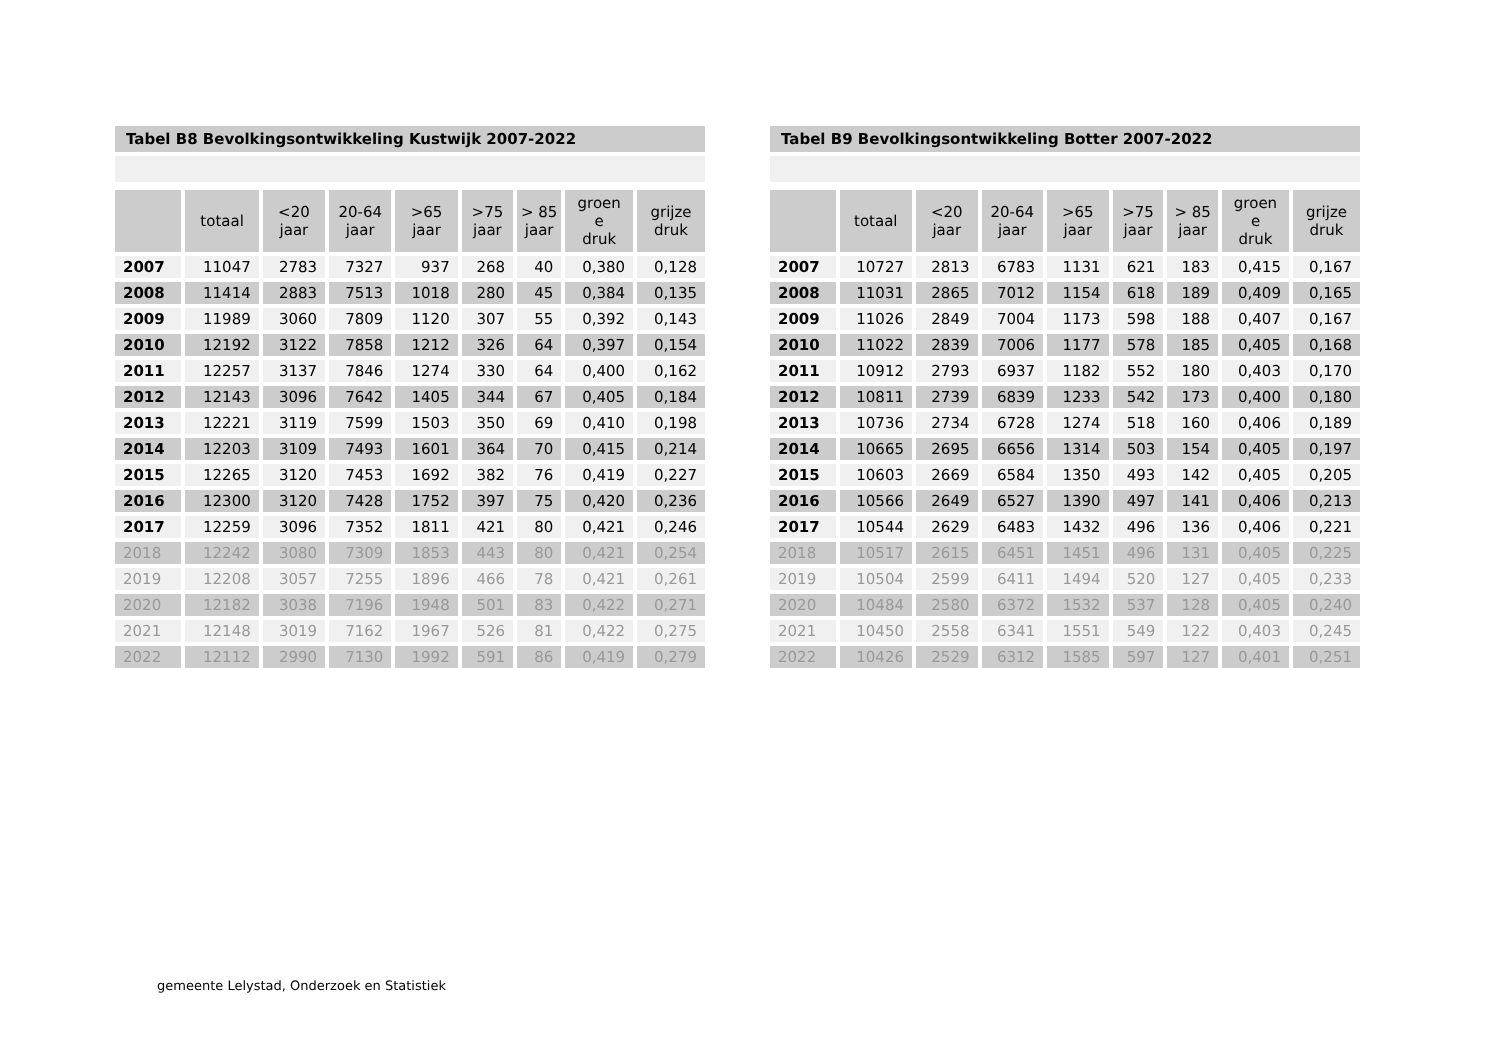Tabel B8 Bevolkingsontwikkeling Kustwijk 2007-2022
| | totaal | <20 jaar | 20-64 jaar | >65 jaar | >75 jaar | > 85 jaar | groen e druk | grijze druk |
| --- | --- | --- | --- | --- | --- | --- | --- | --- |
| 2007 | 11047 | 2783 | 7327 | 937 | 268 | 40 | 0,380 | 0,128 |
| 2008 | 11414 | 2883 | 7513 | 1018 | 280 | 45 | 0,384 | 0,135 |
| 2009 | 11989 | 3060 | 7809 | 1120 | 307 | 55 | 0,392 | 0,143 |
| 2010 | 12192 | 3122 | 7858 | 1212 | 326 | 64 | 0,397 | 0,154 |
| 2011 | 12257 | 3137 | 7846 | 1274 | 330 | 64 | 0,400 | 0,162 |
| 2012 | 12143 | 3096 | 7642 | 1405 | 344 | 67 | 0,405 | 0,184 |
| 2013 | 12221 | 3119 | 7599 | 1503 | 350 | 69 | 0,410 | 0,198 |
| 2014 | 12203 | 3109 | 7493 | 1601 | 364 | 70 | 0,415 | 0,214 |
| 2015 | 12265 | 3120 | 7453 | 1692 | 382 | 76 | 0,419 | 0,227 |
| 2016 | 12300 | 3120 | 7428 | 1752 | 397 | 75 | 0,420 | 0,236 |
| 2017 | 12259 | 3096 | 7352 | 1811 | 421 | 80 | 0,421 | 0,246 |
| 2018 | 12242 | 3080 | 7309 | 1853 | 443 | 80 | 0,421 | 0,254 |
| 2019 | 12208 | 3057 | 7255 | 1896 | 466 | 78 | 0,421 | 0,261 |
| 2020 | 12182 | 3038 | 7196 | 1948 | 501 | 83 | 0,422 | 0,271 |
| 2021 | 12148 | 3019 | 7162 | 1967 | 526 | 81 | 0,422 | 0,275 |
| 2022 | 12112 | 2990 | 7130 | 1992 | 591 | 86 | 0,419 | 0,279 |
Tabel B9 Bevolkingsontwikkeling Botter 2007-2022
| | totaal | <20 jaar | 20-64 jaar | >65 jaar | >75 jaar | > 85 jaar | groen e druk | grijze druk |
| --- | --- | --- | --- | --- | --- | --- | --- | --- |
| 2007 | 10727 | 2813 | 6783 | 1131 | 621 | 183 | 0,415 | 0,167 |
| 2008 | 11031 | 2865 | 7012 | 1154 | 618 | 189 | 0,409 | 0,165 |
| 2009 | 11026 | 2849 | 7004 | 1173 | 598 | 188 | 0,407 | 0,167 |
| 2010 | 11022 | 2839 | 7006 | 1177 | 578 | 185 | 0,405 | 0,168 |
| 2011 | 10912 | 2793 | 6937 | 1182 | 552 | 180 | 0,403 | 0,170 |
| 2012 | 10811 | 2739 | 6839 | 1233 | 542 | 173 | 0,400 | 0,180 |
| 2013 | 10736 | 2734 | 6728 | 1274 | 518 | 160 | 0,406 | 0,189 |
| 2014 | 10665 | 2695 | 6656 | 1314 | 503 | 154 | 0,405 | 0,197 |
| 2015 | 10603 | 2669 | 6584 | 1350 | 493 | 142 | 0,405 | 0,205 |
| 2016 | 10566 | 2649 | 6527 | 1390 | 497 | 141 | 0,406 | 0,213 |
| 2017 | 10544 | 2629 | 6483 | 1432 | 496 | 136 | 0,406 | 0,221 |
| 2018 | 10517 | 2615 | 6451 | 1451 | 496 | 131 | 0,405 | 0,225 |
| 2019 | 10504 | 2599 | 6411 | 1494 | 520 | 127 | 0,405 | 0,233 |
| 2020 | 10484 | 2580 | 6372 | 1532 | 537 | 128 | 0,405 | 0,240 |
| 2021 | 10450 | 2558 | 6341 | 1551 | 549 | 122 | 0,403 | 0,245 |
| 2022 | 10426 | 2529 | 6312 | 1585 | 597 | 127 | 0,401 | 0,251 |
gemeente Lelystad, Onderzoek en Statistiek